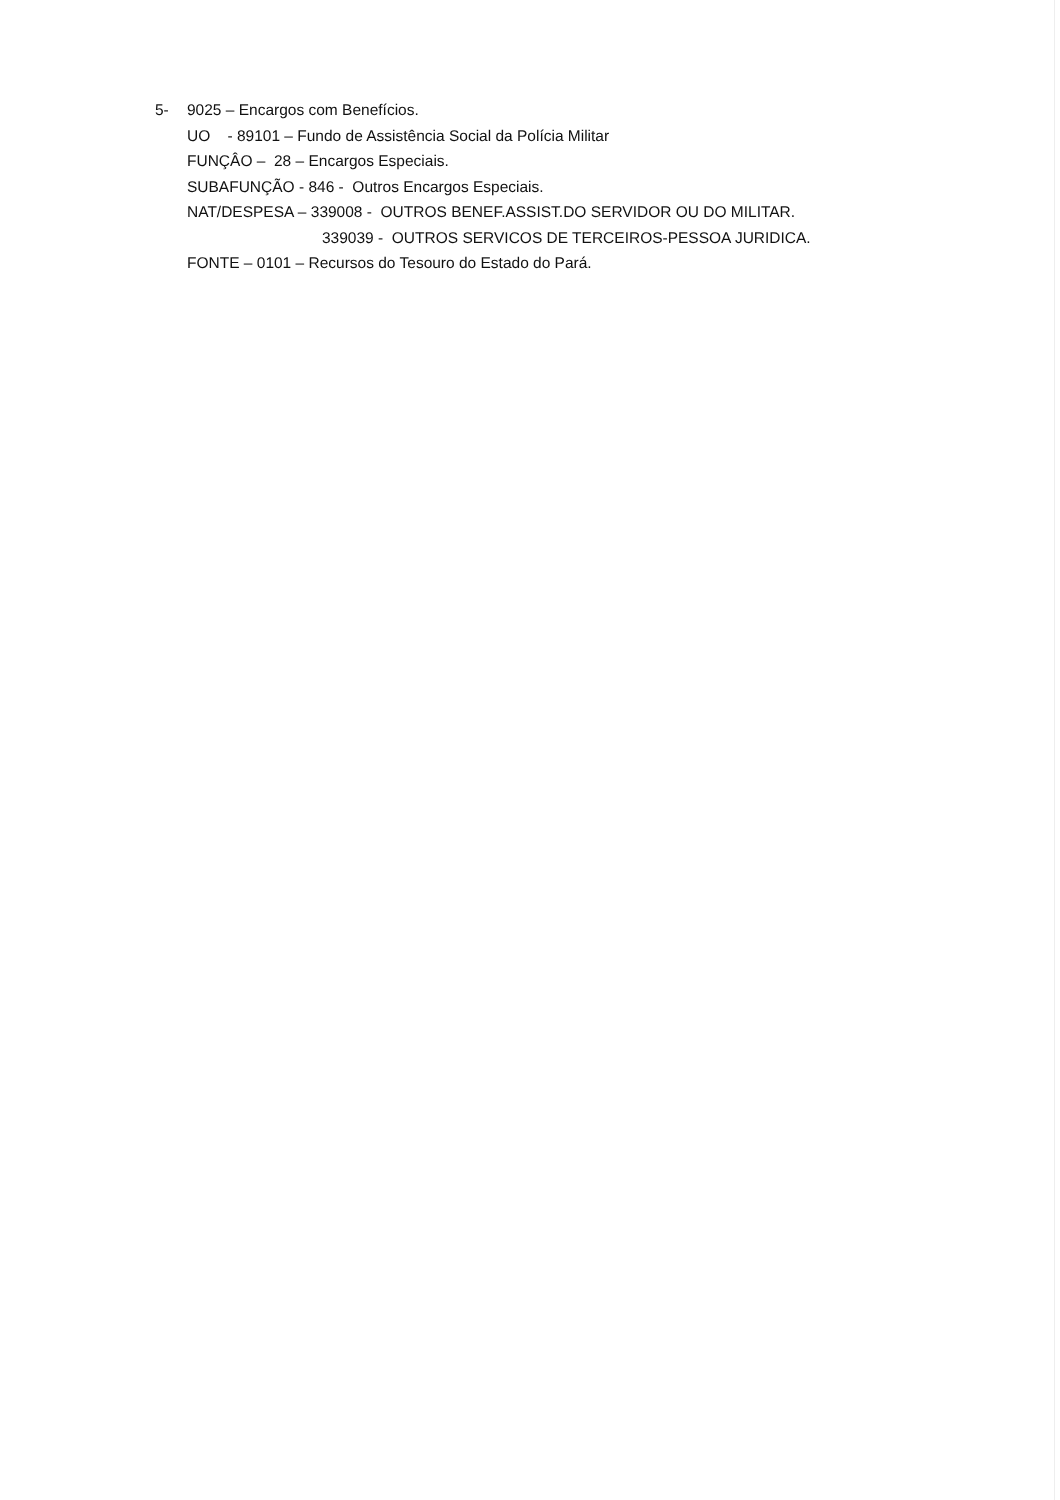5- 9025 – Encargos com Benefícios.
UO - 89101 – Fundo de Assistência Social da Polícia Militar
FUNÇÂO – 28 – Encargos Especiais.
SUBAFUNÇÃO - 846 - Outros Encargos Especiais.
NAT/DESPESA – 339008 - OUTROS BENEF.ASSIST.DO SERVIDOR OU DO MILITAR.
339039 - OUTROS SERVICOS DE TERCEIROS-PESSOA JURIDICA.
FONTE – 0101 – Recursos do Tesouro do Estado do Pará.